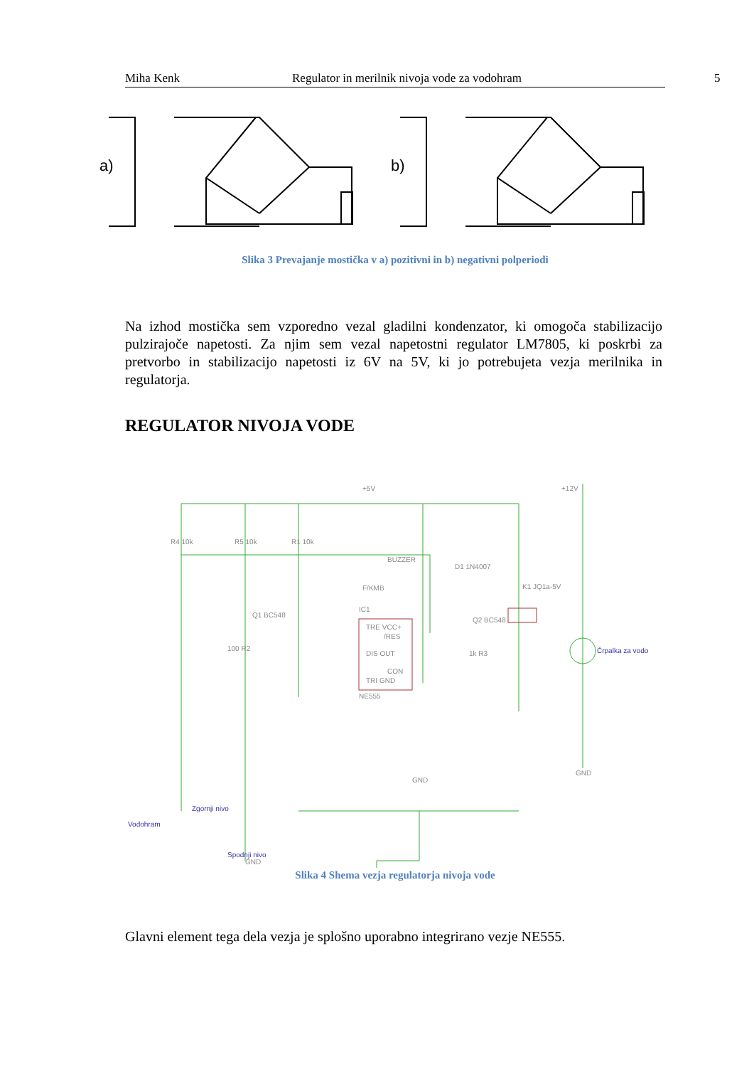Miha Kenk Regulator in merilnik nivoja vode za vodohram 5
a)
b)
Slika 3 Prevajanje mostička v a) pozitivni in b) negativni polperiodi
Na izhod mostička sem vzporedno vezal gladilni kondenzator, ki omogoča stabilizacijo pulzirajoče napetosti. Za njim sem vezal napetostni regulator LM7805, ki poskrbi za pretvorbo in stabilizacijo napetosti iz 6V na 5V, ki jo potrebujeta vezja merilnika in regulatorja.
REGULATOR NIVOJA VODE
R4 10k
R5 10k
R1 10k
Q1 BC548
IC1
TRE VCC+
/RES
DIS OUT
CON
TRI GND
NE555
Q2 BC548
1k R3
K1 JQ1a-5V
Črpalka za vodo
GND
GND
Vodohram
Zgornji nivo
Spodnji nivo
GND
+5V
+12V
D1 1N4007
BUZZER
F/KMB
100 R2
Slika 4 Shema vezja regulatorja nivoja vode
Glavni element tega dela vezja je splošno uporabno integrirano vezje NE555.